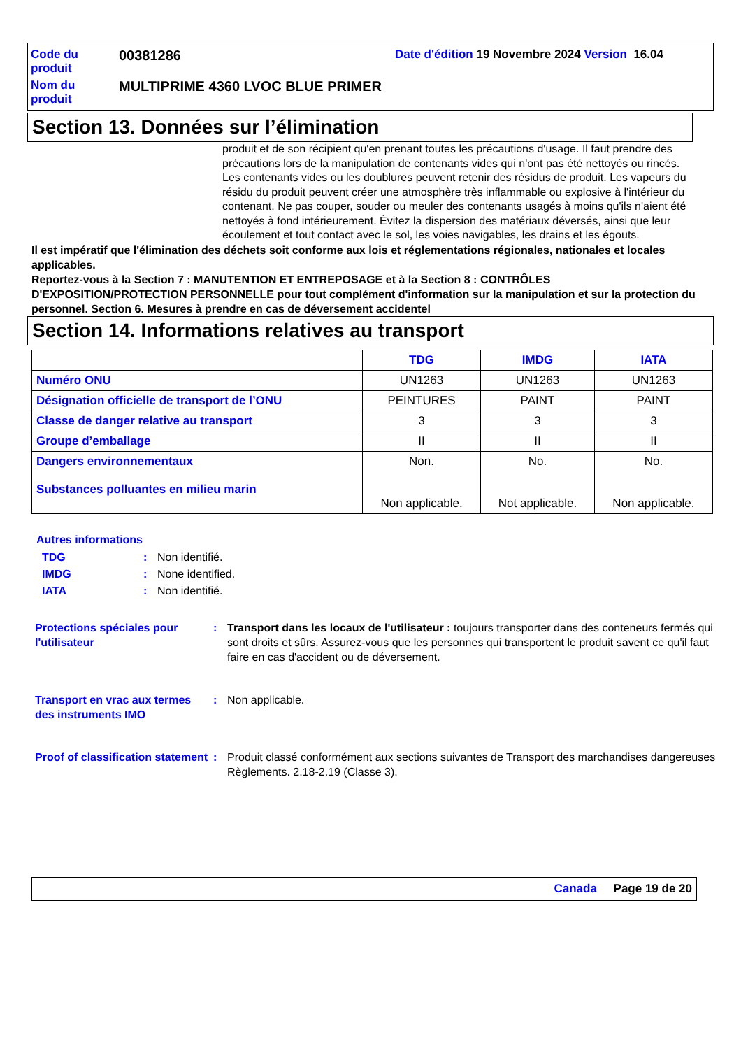Code du produit
00381286
Date d'édition 19 Novembre 2024 Version 16.04
Nom du produit
MULTIPRIME 4360 LVOC BLUE PRIMER
Section 13. Données sur l’élimination
produit et de son récipient qu'en prenant toutes les précautions d'usage. Il faut prendre des précautions lors de la manipulation de contenants vides qui n'ont pas été nettoyés ou rincés. Les contenants vides ou les doublures peuvent retenir des résidus de produit. Les vapeurs du résidu du produit peuvent créer une atmosphère très inflammable ou explosive à l'intérieur du contenant. Ne pas couper, souder ou meuler des contenants usagés à moins qu'ils n'aient été nettoyés à fond intérieurement. Évitez la dispersion des matériaux déversés, ainsi que leur écoulement et tout contact avec le sol, les voies navigables, les drains et les égouts.
Il est impératif que l'élimination des déchets soit conforme aux lois et réglementations régionales, nationales et locales applicables.
Reportez-vous à la Section 7 : MANUTENTION ET ENTREPOSAGE et à la Section 8 : CONTRÔLES D'EXPOSITION/PROTECTION PERSONNELLE pour tout complément d'information sur la manipulation et sur la protection du personnel. Section 6. Mesures à prendre en cas de déversement accidentel
Section 14. Informations relatives au transport
| | TDG | IMDG | IATA |
| --- | --- | --- | --- |
| Numéro ONU | UN1263 | UN1263 | UN1263 |
| Désignation officielle de transport de l’ONU | PEINTURES | PAINT | PAINT |
| Classe de danger relative au transport | 3 | 3 | 3 |
| Groupe d’emballage | II | II | II |
| Dangers environnementaux Substances polluantes en milieu marin | Non. Non applicable. | No. Not applicable. | No. Non applicable. |
Autres informations
TDG: Non identifié. IMDG: None identified. IATA: Non identifié.
Protections spéciales pour l'utilisateur: Transport dans les locaux de l'utilisateur : toujours transporter dans des conteneurs fermés qui sont droits et sûrs. Assurez-vous que les personnes qui transportent le produit savent ce qu'il faut faire en cas d'accident ou de déversement.
Transport en vrac aux termes des instruments IMO: Non applicable.
Proof of classification statement: Produit classé conformément aux sections suivantes de Transport des marchandises dangereuses Règlements. 2.18-2.19 (Classe 3).
Canada Page 19 de 20